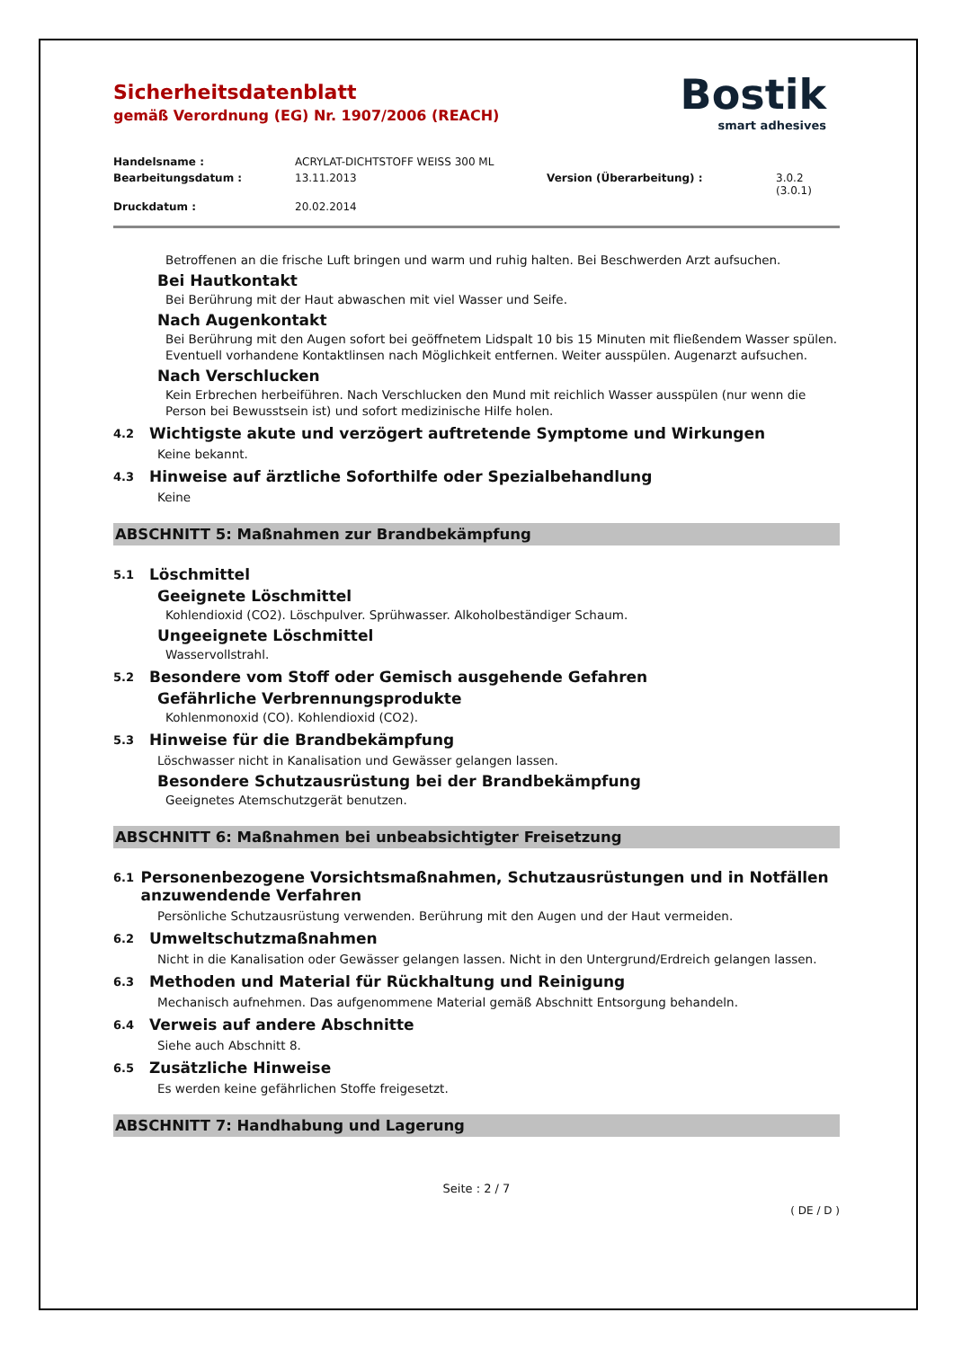Bostik
smart adhesives
Sicherheitsdatenblatt
gemäß Verordnung (EG) Nr. 1907/2006 (REACH)
Handelsname : ACRYLAT-DICHTSTOFF WEISS 300 ML Bearbeitungsdatum : 13.11.2013 Version (Überarbeitung) : 3.0.2 (3.0.1) Druckdatum : 20.02.2014
Betroffenen an die frische Luft bringen und warm und ruhig halten. Bei Beschwerden Arzt aufsuchen.
Bei Hautkontakt
Bei Berührung mit der Haut abwaschen mit viel Wasser und Seife.
Nach Augenkontakt
Bei Berührung mit den Augen sofort bei geöffnetem Lidspalt 10 bis 15 Minuten mit fließendem Wasser spülen. Eventuell vorhandene Kontaktlinsen nach Möglichkeit entfernen. Weiter ausspülen. Augenarzt aufsuchen.
Nach Verschlucken
Kein Erbrechen herbeiführen. Nach Verschlucken den Mund mit reichlich Wasser ausspülen (nur wenn die Person bei Bewusstsein ist) und sofort medizinische Hilfe holen.
4.2 Wichtigste akute und verzögert auftretende Symptome und Wirkungen
Keine bekannt.
4.3 Hinweise auf ärztliche Soforthilfe oder Spezialbehandlung
Keine
ABSCHNITT 5: Maßnahmen zur Brandbekämpfung
5.1 Löschmittel
Geeignete Löschmittel
Kohlendioxid (CO2). Löschpulver. Sprühwasser. Alkoholbeständiger Schaum.
Ungeeignete Löschmittel
Wasservollstrahl.
5.2 Besondere vom Stoff oder Gemisch ausgehende Gefahren
Gefährliche Verbrennungsprodukte
Kohlenmonoxid (CO). Kohlendioxid (CO2).
5.3 Hinweise für die Brandbekämpfung
Löschwasser nicht in Kanalisation und Gewässer gelangen lassen.
Besondere Schutzausrüstung bei der Brandbekämpfung
Geeignetes Atemschutzgerät benutzen.
ABSCHNITT 6: Maßnahmen bei unbeabsichtigter Freisetzung
6.1 Personenbezogene Vorsichtsmaßnahmen, Schutzausrüstungen und in Notfällen anzuwendende Verfahren
Persönliche Schutzausrüstung verwenden. Berührung mit den Augen und der Haut vermeiden.
6.2 Umweltschutzmaßnahmen
Nicht in die Kanalisation oder Gewässer gelangen lassen. Nicht in den Untergrund/Erdreich gelangen lassen.
6.3 Methoden und Material für Rückhaltung und Reinigung
Mechanisch aufnehmen. Das aufgenommene Material gemäß Abschnitt Entsorgung behandeln.
6.4 Verweis auf andere Abschnitte
Siehe auch Abschnitt 8.
6.5 Zusätzliche Hinweise
Es werden keine gefährlichen Stoffe freigesetzt.
ABSCHNITT 7: Handhabung und Lagerung
Seite : 2 / 7
( DE / D )